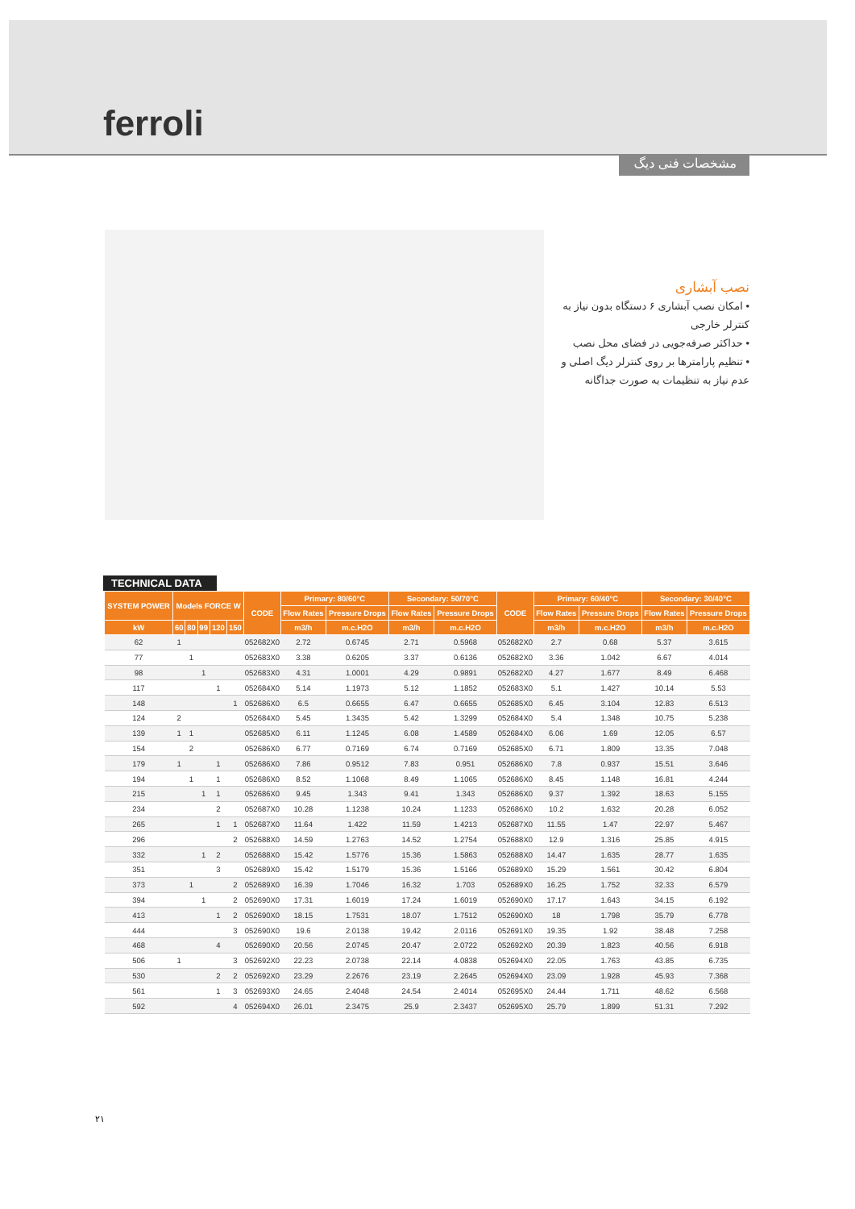ferroli
مشخصات فنی دیگ
نصب آبشاری
• امکان نصب آبشاری ۶ دستگاه بدون نیاز به کنترلر خارجی
• حداکثر صرفه‌جویی در فضای محل نصب
• تنظیم پارامترها بر روی کنترلر دیگ اصلی و عدم نیاز به تنظیمات به صورت جداگانه
TECHNICAL DATA
| SYSTEM POWER | Models FORCE W | | | | | CODE | Primary: 80/60°C | | Secondary: 50/70°C | | CODE | Primary: 60/40°C | | Secondary: 30/40°C | |
| --- | --- | --- | --- | --- | --- | --- | --- | --- | --- | --- | --- | --- | --- | --- | --- |
| | | | | | | | Flow Rates | Pressure Drops | Flow Rates | Pressure Drops | | Flow Rates | Pressure Drops | Flow Rates | Pressure Drops |
| kW | 60 | 80 | 99 | 120 | 150 | | m3/h | m.c.H2O | m3/h | m.c.H2O | | m3/h | m.c.H2O | m3/h | m.c.H2O |
| 62 | 1 | | | | | 052682X0 | 2.72 | 0.6745 | 2.71 | 0.5968 | 052682X0 | 2.7 | 0.68 | 5.37 | 3.615 |
| 77 | | 1 | | | | 052683X0 | 3.38 | 0.6205 | 3.37 | 0.6136 | 052682X0 | 3.36 | 1.042 | 6.67 | 4.014 |
| 98 | | | 1 | | | 052683X0 | 4.31 | 1.0001 | 4.29 | 0.9891 | 052682X0 | 4.27 | 1.677 | 8.49 | 6.468 |
| 117 | | | | 1 | | 052684X0 | 5.14 | 1.1973 | 5.12 | 1.1852 | 052683X0 | 5.1 | 1.427 | 10.14 | 5.53 |
| 148 | | | | | 1 | 052686X0 | 6.5 | 0.6655 | 6.47 | 0.6655 | 052685X0 | 6.45 | 3.104 | 12.83 | 6.513 |
| 124 | 2 | | | | | 052684X0 | 5.45 | 1.3435 | 5.42 | 1.3299 | 052684X0 | 5.4 | 1.348 | 10.75 | 5.238 |
| 139 | 1 | 1 | | | | 052685X0 | 6.11 | 1.1245 | 6.08 | 1.4589 | 052684X0 | 6.06 | 1.69 | 12.05 | 6.57 |
| 154 | | 2 | | | | 052686X0 | 6.77 | 0.7169 | 6.74 | 0.7169 | 052685X0 | 6.71 | 1.809 | 13.35 | 7.048 |
| 179 | 1 | | | 1 | | 052686X0 | 7.86 | 0.9512 | 7.83 | 0.951 | 052686X0 | 7.8 | 0.937 | 15.51 | 3.646 |
| 194 | | 1 | | 1 | | 052686X0 | 8.52 | 1.1068 | 8.49 | 1.1065 | 052686X0 | 8.45 | 1.148 | 16.81 | 4.244 |
| 215 | | | 1 | 1 | | 052686X0 | 9.45 | 1.343 | 9.41 | 1.343 | 052686X0 | 9.37 | 1.392 | 18.63 | 5.155 |
| 234 | | | | 2 | | 052687X0 | 10.28 | 1.1238 | 10.24 | 1.1233 | 052686X0 | 10.2 | 1.632 | 20.28 | 6.052 |
| 265 | | | | 1 | 1 | 052687X0 | 11.64 | 1.422 | 11.59 | 1.4213 | 052687X0 | 11.55 | 1.47 | 22.97 | 5.467 |
| 296 | | | | | 2 | 052688X0 | 14.59 | 1.2763 | 14.52 | 1.2754 | 052688X0 | 12.9 | 1.316 | 25.85 | 4.915 |
| 332 | | | 1 | 2 | | 052688X0 | 15.42 | 1.5776 | 15.36 | 1.5863 | 052688X0 | 14.47 | 1.635 | 28.77 | 1.635 |
| 351 | | | | 3 | | 052689X0 | 15.42 | 1.5179 | 15.36 | 1.5166 | 052689X0 | 15.29 | 1.561 | 30.42 | 6.804 |
| 373 | | 1 | | | 2 | 052689X0 | 16.39 | 1.7046 | 16.32 | 1.703 | 052689X0 | 16.25 | 1.752 | 32.33 | 6.579 |
| 394 | | | 1 | | 2 | 052690X0 | 17.31 | 1.6019 | 17.24 | 1.6019 | 052690X0 | 17.17 | 1.643 | 34.15 | 6.192 |
| 413 | | | | 1 | 2 | 052690X0 | 18.15 | 1.7531 | 18.07 | 1.7512 | 052690X0 | 18 | 1.798 | 35.79 | 6.778 |
| 444 | | | | | 3 | 052690X0 | 19.6 | 2.0138 | 19.42 | 2.0116 | 052691X0 | 19.35 | 1.92 | 38.48 | 7.258 |
| 468 | | | | 4 | | 052690X0 | 20.56 | 2.0745 | 20.47 | 2.0722 | 052692X0 | 20.39 | 1.823 | 40.56 | 6.918 |
| 506 | 1 | | | | 3 | 052692X0 | 22.23 | 2.0738 | 22.14 | 4.0838 | 052694X0 | 22.05 | 1.763 | 43.85 | 6.735 |
| 530 | | | | 2 | 2 | 052692X0 | 23.29 | 2.2676 | 23.19 | 2.2645 | 052694X0 | 23.09 | 1.928 | 45.93 | 7.368 |
| 561 | | | | 1 | 3 | 052693X0 | 24.65 | 2.4048 | 24.54 | 2.4014 | 052695X0 | 24.44 | 1.711 | 48.62 | 6.568 |
| 592 | | | | | 4 | 052694X0 | 26.01 | 2.3475 | 25.9 | 2.3437 | 052695X0 | 25.79 | 1.899 | 51.31 | 7.292 |
۲۱